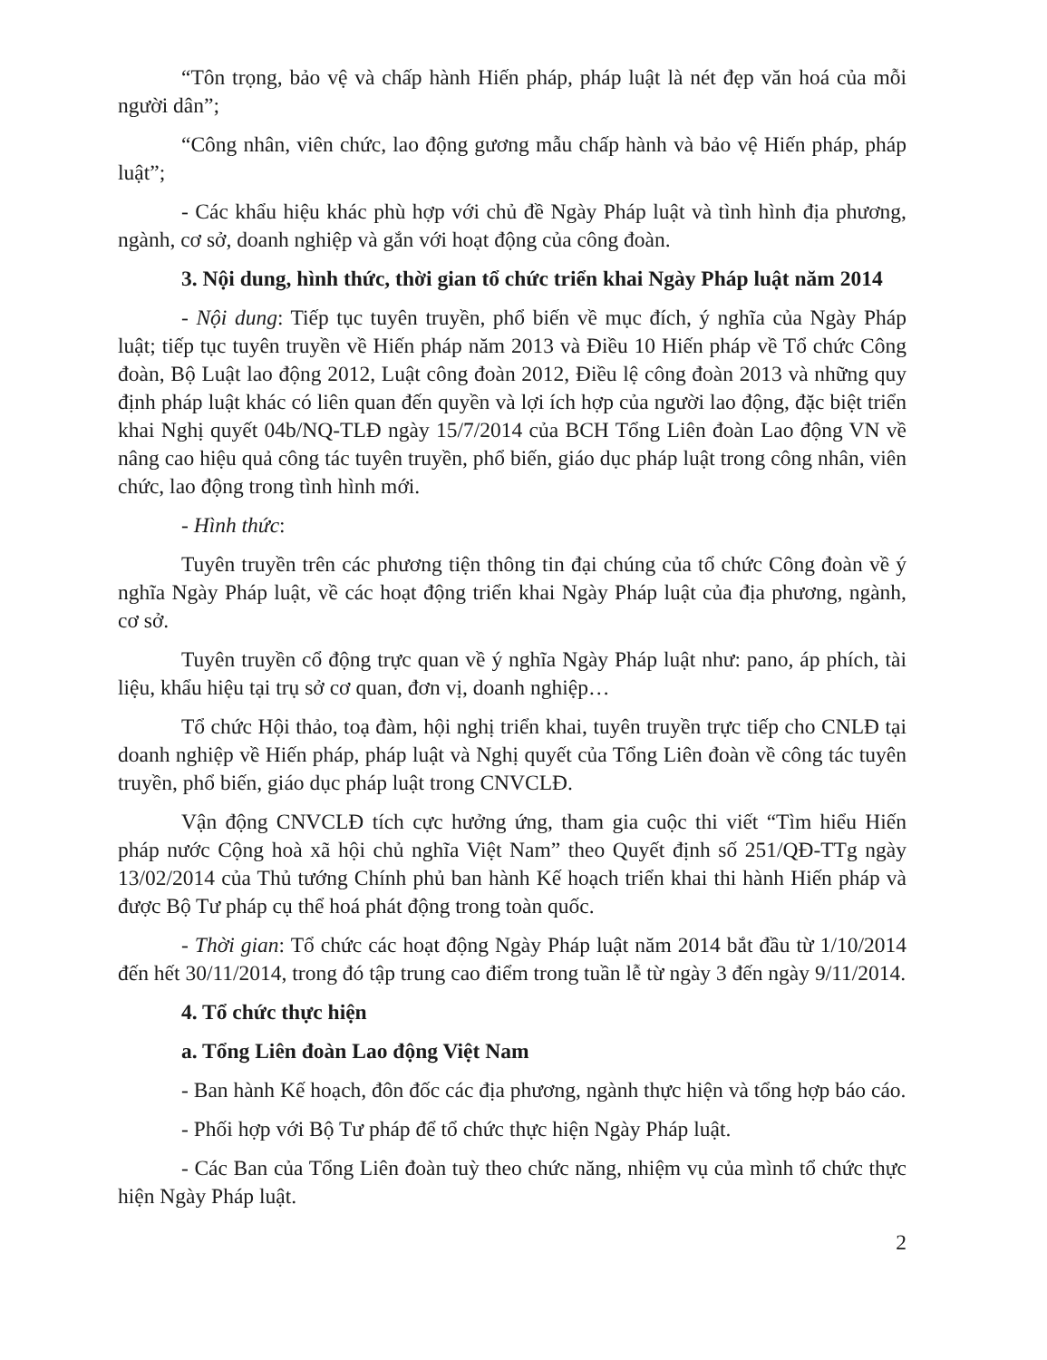“Tôn trọng, bảo vệ và chấp hành Hiến pháp, pháp luật là nét đẹp văn hoá của mỗi người dân”;
“Công nhân, viên chức, lao động gương mẫu chấp hành và bảo vệ Hiến pháp, pháp luật”;
- Các khẩu hiệu khác phù hợp với chủ đề Ngày Pháp luật và tình hình địa phương, ngành, cơ sở, doanh nghiệp và gắn với hoạt động của công đoàn.
3. Nội dung, hình thức, thời gian tổ chức triển khai Ngày Pháp luật năm 2014
- Nội dung: Tiếp tục tuyên truyền, phổ biến về mục đích, ý nghĩa của Ngày Pháp luật; tiếp tục tuyên truyền về Hiến pháp năm 2013 và Điều 10 Hiến pháp về Tổ chức Công đoàn, Bộ Luật lao động 2012, Luật công đoàn 2012, Điều lệ công đoàn 2013 và những quy định pháp luật khác có liên quan đến quyền và lợi ích hợp của người lao động, đặc biệt triển khai Nghị quyết 04b/NQ-TLĐ ngày 15/7/2014 của BCH Tổng Liên đoàn Lao động VN về nâng cao hiệu quả công tác tuyên truyền, phổ biến, giáo dục pháp luật trong công nhân, viên chức, lao động trong tình hình mới.
- Hình thức:
Tuyên truyền trên các phương tiện thông tin đại chúng của tổ chức Công đoàn về ý nghĩa Ngày Pháp luật, về các hoạt động triển khai Ngày Pháp luật của địa phương, ngành, cơ sở.
Tuyên truyền cổ động trực quan về ý nghĩa Ngày Pháp luật như: pano, áp phích, tài liệu, khẩu hiệu tại trụ sở cơ quan, đơn vị, doanh nghiệp…
Tổ chức Hội thảo, toạ đàm, hội nghị triển khai, tuyên truyền trực tiếp cho CNLĐ tại doanh nghiệp về Hiến pháp, pháp luật và Nghị quyết của Tổng Liên đoàn về công tác tuyên truyền, phổ biến, giáo dục pháp luật trong CNVCLĐ.
Vận động CNVCLĐ tích cực hưởng ứng, tham gia cuộc thi viết “Tìm hiểu Hiến pháp nước Cộng hoà xã hội chủ nghĩa Việt Nam” theo Quyết định số 251/QĐ-TTg ngày 13/02/2014 của Thủ tướng Chính phủ ban hành Kế hoạch triển khai thi hành Hiến pháp và được Bộ Tư pháp cụ thể hoá phát động trong toàn quốc.
- Thời gian: Tổ chức các hoạt động Ngày Pháp luật năm 2014 bắt đầu từ 1/10/2014 đến hết 30/11/2014, trong đó tập trung cao điểm trong tuần lễ từ ngày 3 đến ngày 9/11/2014.
4. Tổ chức thực hiện
a. Tổng Liên đoàn Lao động Việt Nam
- Ban hành Kế hoạch, đôn đốc các địa phương, ngành thực hiện và tổng hợp báo cáo.
- Phối hợp với Bộ Tư pháp để tổ chức thực hiện Ngày Pháp luật.
- Các Ban của Tổng Liên đoàn tuỳ theo chức năng, nhiệm vụ của mình tổ chức thực hiện Ngày Pháp luật.
2